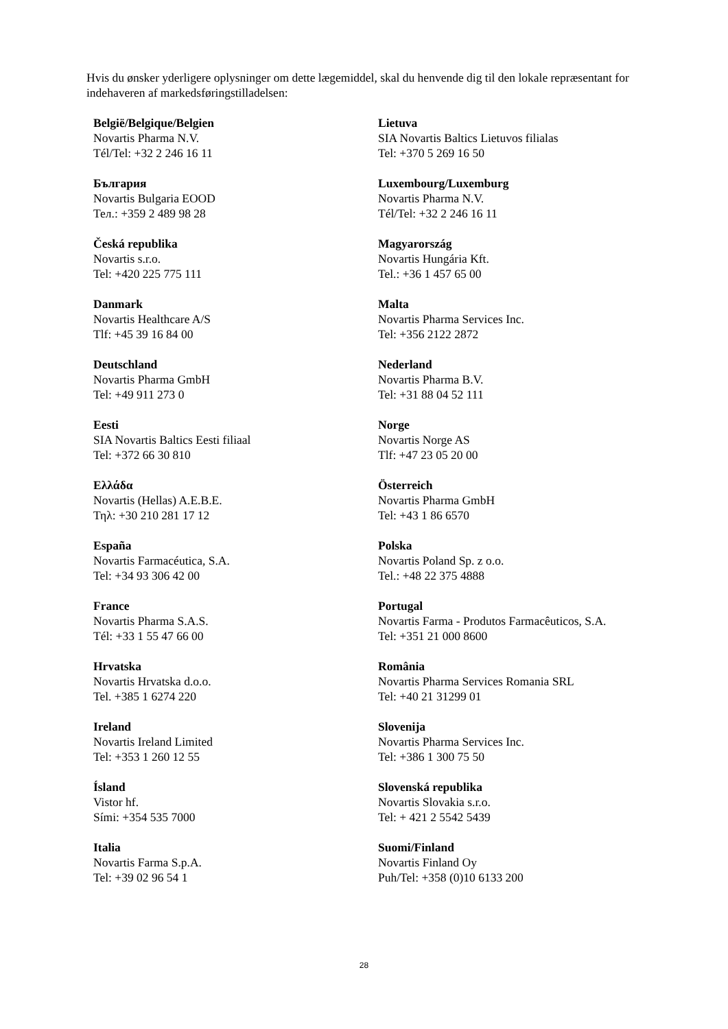Hvis du ønsker yderligere oplysninger om dette lægemiddel, skal du henvende dig til den lokale repræsentant for indehaveren af markedsføringstilladelsen:
| België/Belgique/Belgien Novartis Pharma N.V. Tél/Tel: +32 2 246 16 11 | Lietuva SIA Novartis Baltics Lietuvos filialas Tel: +370 5 269 16 50 |
| България Novartis Bulgaria EOOD Тел.: +359 2 489 98 28 | Luxembourg/Luxemburg Novartis Pharma N.V. Tél/Tel: +32 2 246 16 11 |
| Česká republika Novartis s.r.o. Tel: +420 225 775 111 | Magyarország Novartis Hungária Kft. Tel.: +36 1 457 65 00 |
| Danmark Novartis Healthcare A/S Tlf: +45 39 16 84 00 | Malta Novartis Pharma Services Inc. Tel: +356 2122 2872 |
| Deutschland Novartis Pharma GmbH Tel: +49 911 273 0 | Nederland Novartis Pharma B.V. Tel: +31 88 04 52 111 |
| Eesti SIA Novartis Baltics Eesti filiaal Tel: +372 66 30 810 | Norge Novartis Norge AS Tlf: +47 23 05 20 00 |
| Ελλάδα Novartis (Hellas) A.E.B.E. Τηλ: +30 210 281 17 12 | Österreich Novartis Pharma GmbH Tel: +43 1 86 6570 |
| España Novartis Farmacéutica, S.A. Tel: +34 93 306 42 00 | Polska Novartis Poland Sp. z o.o. Tel.: +48 22 375 4888 |
| France Novartis Pharma S.A.S. Tél: +33 1 55 47 66 00 | Portugal Novartis Farma - Produtos Farmacêuticos, S.A. Tel: +351 21 000 8600 |
| Hrvatska Novartis Hrvatska d.o.o. Tel. +385 1 6274 220 | România Novartis Pharma Services Romania SRL Tel: +40 21 31299 01 |
| Ireland Novartis Ireland Limited Tel: +353 1 260 12 55 | Slovenija Novartis Pharma Services Inc. Tel: +386 1 300 75 50 |
| Ísland Vistor hf. Sími: +354 535 7000 | Slovenská republika Novartis Slovakia s.r.o. Tel: + 421 2 5542 5439 |
| Italia Novartis Farma S.p.A. Tel: +39 02 96 54 1 | Suomi/Finland Novartis Finland Oy Puh/Tel: +358 (0)10 6133 200 |
28